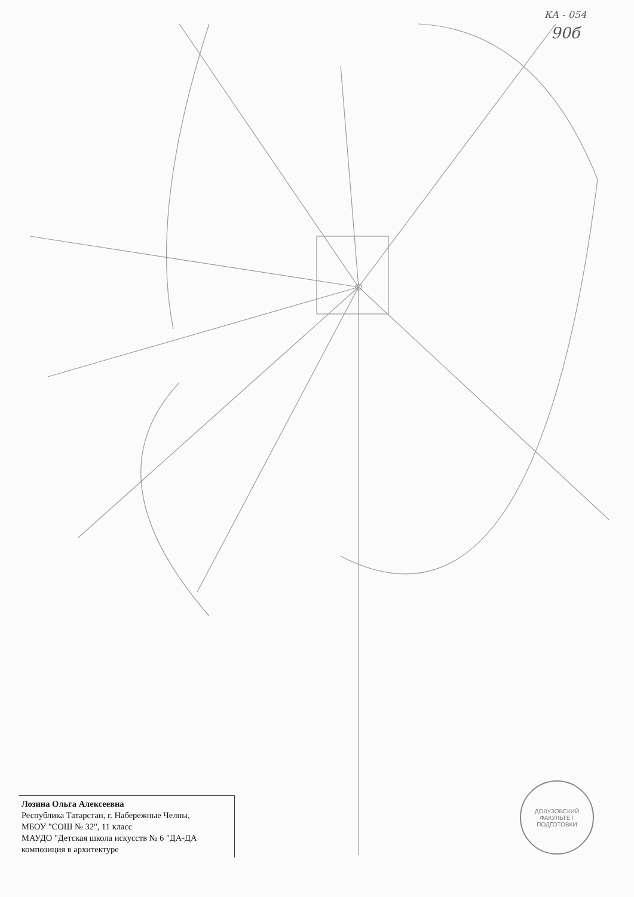КА - 054
90б
Лозина Ольга Алексеевна
Республика Татарстан, г. Набережные Челны,
МБОУ "СОШ № 32", 11 класс
МАУДО "Детская школа искусств № 6 "ДА-ДА
композиция в архитектуре
ДОВУЗОВСКИЙ
ФАКУЛЬТЕТ
ПОДГОТОВКИ